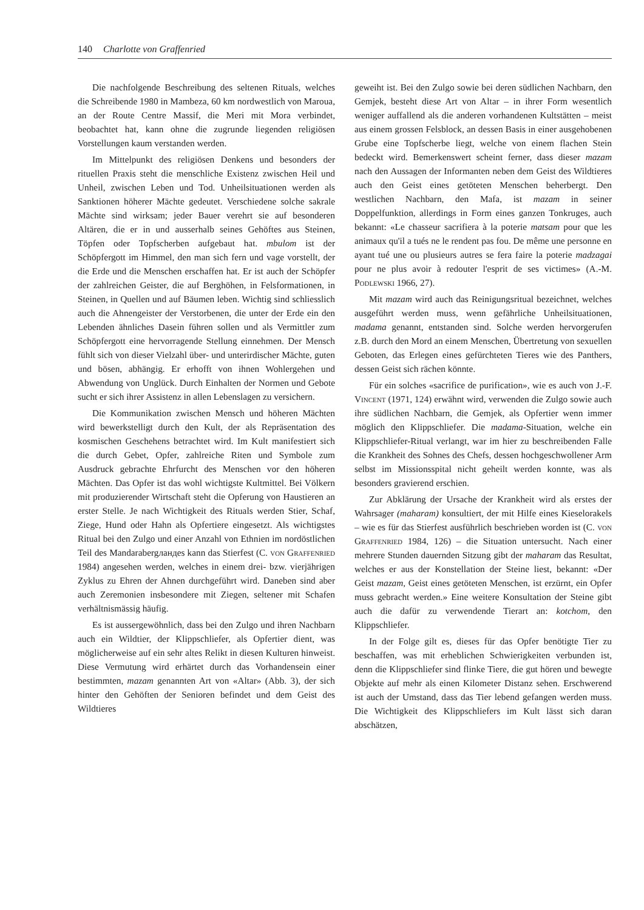140 Charlotte von Graffenried
Die nachfolgende Beschreibung des seltenen Rituals, welches die Schreibende 1980 in Mambeza, 60 km nordwestlich von Maroua, an der Route Centre Massif, die Meri mit Mora verbindet, beobachtet hat, kann ohne die zugrunde liegenden religiösen Vorstellungen kaum verstanden werden.
Im Mittelpunkt des religiösen Denkens und besonders der rituellen Praxis steht die menschliche Existenz zwischen Heil und Unheil, zwischen Leben und Tod. Unheilsituationen werden als Sanktionen höherer Mächte gedeutet. Verschiedene solche sakrale Mächte sind wirksam; jeder Bauer verehrt sie auf besonderen Altären, die er in und ausserhalb seines Gehöftes aus Steinen, Töpfen oder Topfscherben aufgebaut hat. mbulom ist der Schöpfergott im Himmel, den man sich fern und vage vorstellt, der die Erde und die Menschen erschaffen hat. Er ist auch der Schöpfer der zahlreichen Geister, die auf Berghöhen, in Felsformationen, in Steinen, in Quellen und auf Bäumen leben. Wichtig sind schliesslich auch die Ahnengeister der Verstorbenen, die unter der Erde ein den Lebenden ähnliches Dasein führen sollen und als Vermittler zum Schöpfergott eine hervorragende Stellung einnehmen. Der Mensch fühlt sich von dieser Vielzahl über- und unterirdischer Mächte, guten und bösen, abhängig. Er erhofft von ihnen Wohlergehen und Abwendung von Unglück. Durch Einhalten der Normen und Gebote sucht er sich ihrer Assistenz in allen Lebenslagen zu versichern.
Die Kommunikation zwischen Mensch und höheren Mächten wird bewerkstelligt durch den Kult, der als Repräsentation des kosmischen Geschehens betrachtet wird. Im Kult manifestiert sich die durch Gebet, Opfer, zahlreiche Riten und Symbole zum Ausdruck gebrachte Ehrfurcht des Menschen vor den höheren Mächten. Das Opfer ist das wohl wichtigste Kultmittel. Bei Völkern mit produzierender Wirtschaft steht die Opferung von Haustieren an erster Stelle. Je nach Wichtigkeit des Rituals werden Stier, Schaf, Ziege, Hund oder Hahn als Opfertiere eingesetzt. Als wichtigstes Ritual bei den Zulgo und einer Anzahl von Ethnien im nordöstlichen Teil des Mandarabergландes kann das Stierfest (C. von Graffenried 1984) angesehen werden, welches in einem drei- bzw. vierjährigen Zyklus zu Ehren der Ahnen durchgeführt wird. Daneben sind aber auch Zeremonien insbesondere mit Ziegen, seltener mit Schafen verhältnismässig häufig.
Es ist aussergewöhnlich, dass bei den Zulgo und ihren Nachbarn auch ein Wildtier, der Klippschliefer, als Opfertier dient, was möglicherweise auf ein sehr altes Relikt in diesen Kulturen hinweist. Diese Vermutung wird erhärtet durch das Vorhandensein einer bestimmten, mazam genannten Art von «Altar» (Abb. 3), der sich hinter den Gehöften der Senioren befindet und dem Geist des Wildtieres
geweiht ist. Bei den Zulgo sowie bei deren südlichen Nachbarn, den Gemjek, besteht diese Art von Altar – in ihrer Form wesentlich weniger auffallend als die anderen vorhandenen Kultstätten – meist aus einem grossen Felsblock, an dessen Basis in einer ausgehobenen Grube eine Topfscherbe liegt, welche von einem flachen Stein bedeckt wird. Bemerkenswert scheint ferner, dass dieser mazam nach den Aussagen der Informanten neben dem Geist des Wildtieres auch den Geist eines getöteten Menschen beherbergt. Den westlichen Nachbarn, den Mafa, ist mazam in seiner Doppelfunktion, allerdings in Form eines ganzen Tonkruges, auch bekannt: «Le chasseur sacrifiera à la poterie matsam pour que les animaux qu'il a tués ne le rendent pas fou. De même une personne en ayant tué une ou plusieurs autres se fera faire la poterie madzagai pour ne plus avoir à redouter l'esprit de ses victimes» (A.-M. Podlewski 1966, 27).
Mit mazam wird auch das Reinigungsritual bezeichnet, welches ausgeführt werden muss, wenn gefährliche Unheilsituationen, madama genannt, entstanden sind. Solche werden hervorgerufen z.B. durch den Mord an einem Menschen, Übertretung von sexuellen Geboten, das Erlegen eines gefürchteten Tieres wie des Panthers, dessen Geist sich rächen könnte.
Für ein solches «sacrifice de purification», wie es auch von J.-F. Vincent (1971, 124) erwähnt wird, verwenden die Zulgo sowie auch ihre südlichen Nachbarn, die Gemjek, als Opfertier wenn immer möglich den Klippschliefer. Die madama-Situation, welche ein Klippschliefer-Ritual verlangt, war im hier zu beschreibenden Falle die Krankheit des Sohnes des Chefs, dessen hochgeschwollener Arm selbst im Missionsspital nicht geheilt werden konnte, was als besonders gravierend erschien.
Zur Abklärung der Ursache der Krankheit wird als erstes der Wahrsager (maharam) konsultiert, der mit Hilfe eines Kieselorakels – wie es für das Stierfest ausführlich beschrieben worden ist (C. von Graffenried 1984, 126) – die Situation untersucht. Nach einer mehrere Stunden dauernden Sitzung gibt der maharam das Resultat, welches er aus der Konstellation der Steine liest, bekannt: «Der Geist mazam, Geist eines getöteten Menschen, ist erzürnt, ein Opfer muss gebracht werden.» Eine weitere Konsultation der Steine gibt auch die dafür zu verwendende Tierart an: kotchom, den Klippschliefer.
In der Folge gilt es, dieses für das Opfer benötigte Tier zu beschaffen, was mit erheblichen Schwierigkeiten verbunden ist, denn die Klippschliefer sind flinke Tiere, die gut hören und bewegte Objekte auf mehr als einen Kilometer Distanz sehen. Erschwerend ist auch der Umstand, dass das Tier lebend gefangen werden muss. Die Wichtigkeit des Klippschliefers im Kult lässt sich daran abschätzen,